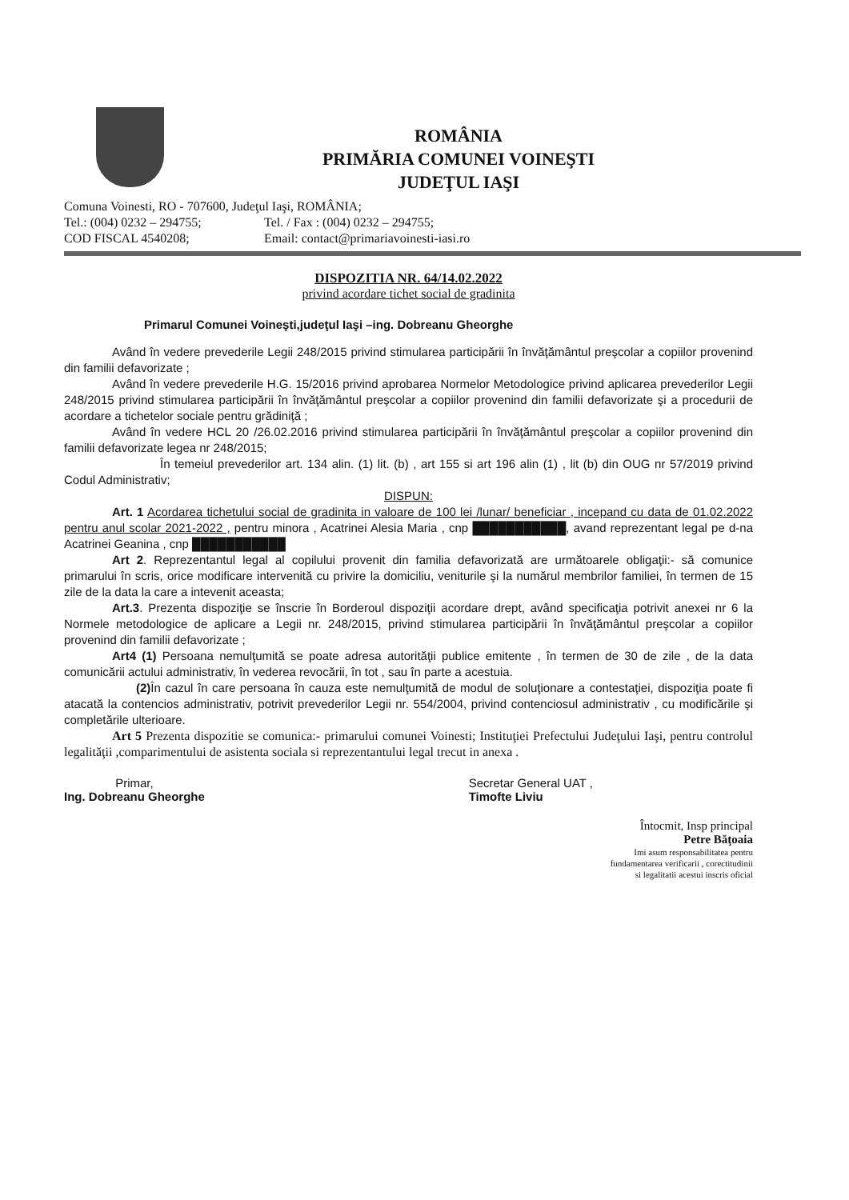ROMÂNIA
PRIMĂRIA COMUNEI VOINEŞTI
JUDEŢUL IAŞI
Comuna Voinesti, RO - 707600, Judeţul Iaşi, ROMÂNIA;
Tel.: (004) 0232 – 294755; Tel. / Fax : (004) 0232 – 294755;
COD FISCAL 4540208; Email: contact@primariavoinesti-iasi.ro
DISPOZITIA NR. 64/14.02.2022
privind acordare tichet social de gradinita
Primarul Comunei Voineşti,judeţul Iaşi –ing. Dobreanu Gheorghe
Având în vedere prevederile Legii 248/2015 privind stimularea participării în învăţământul preşcolar a copiilor provenind din familii defavorizate ;
Având în vedere prevederile H.G. 15/2016 privind aprobarea Normelor Metodologice privind aplicarea prevederilor Legii 248/2015 privind stimularea participării în învăţământul preşcolar a copiilor provenind din familii defavorizate şi a procedurii de acordare a tichetelor sociale pentru grădiniţă ;
Având în vedere HCL 20 /26.02.2016 privind stimularea participării în învăţământul preşcolar a copiilor provenind din familii defavorizate legea nr 248/2015;
În temeiul prevederilor art. 134 alin. (1) lit. (b) , art 155 si art 196 alin (1) , lit (b) din OUG nr 57/2019 privind Codul Administrativ;
DISPUN:
Art. 1 Acordarea tichetului social de gradinita in valoare de 100 lei /lunar/ beneficiar , incepand cu data de 01.02.2022 pentru anul scolar 2021-2022 , pentru minora , Acatrinei Alesia Maria , cnp ███████████, avand reprezentant legal pe d-na Acatrinei Geanina , cnp ███████████
Art 2. Reprezentantul legal al copilului provenit din familia defavorizată are următoarele obligaţii:- să comunice primarului în scris, orice modificare intervenită cu privire la domiciliu, veniturile şi la numărul membrilor familiei, în termen de 15 zile de la data la care a intevenit aceasta;
Art.3. Prezenta dispoziţie se înscrie în Borderoul dispoziţii acordare drept, având specificaţia potrivit anexei nr 6 la Normele metodologice de aplicare a Legii nr. 248/2015, privind stimularea participării în învăţământul preşcolar a copiilor provenind din familii defavorizate ;
Art4 (1) Persoana nemulţumită se poate adresa autorităţii publice emitente , în termen de 30 de zile , de la data comunicării actului administrativ, în vederea revocării, în tot , sau în parte a acestuia.
(2) În cazul în care persoana în cauza este nemulţumită de modul de soluţionare a contestaţiei, dispoziţia poate fi atacată la contencios administrativ, potrivit prevederilor Legii nr. 554/2004, privind contenciosul administrativ , cu modificările şi completările ulterioare.
Art 5 Prezenta dispozitie se comunica:- primarului comunei Voinesti; Instituţiei Prefectului Judeţului Iaşi, pentru controlul legalităţii ,comparimentului de asistenta sociala si reprezentantului legal trecut in anexa .
Primar,
Ing. Dobreanu Gheorghe
Secretar General UAT ,
Timofte Liviu
Întocmit, Insp principal
Petre Băţoaia
Imi asum responsabilitatea pentru
fundamentarea verificarii , corectitudinii
si legalitatii acestui inscris oficial